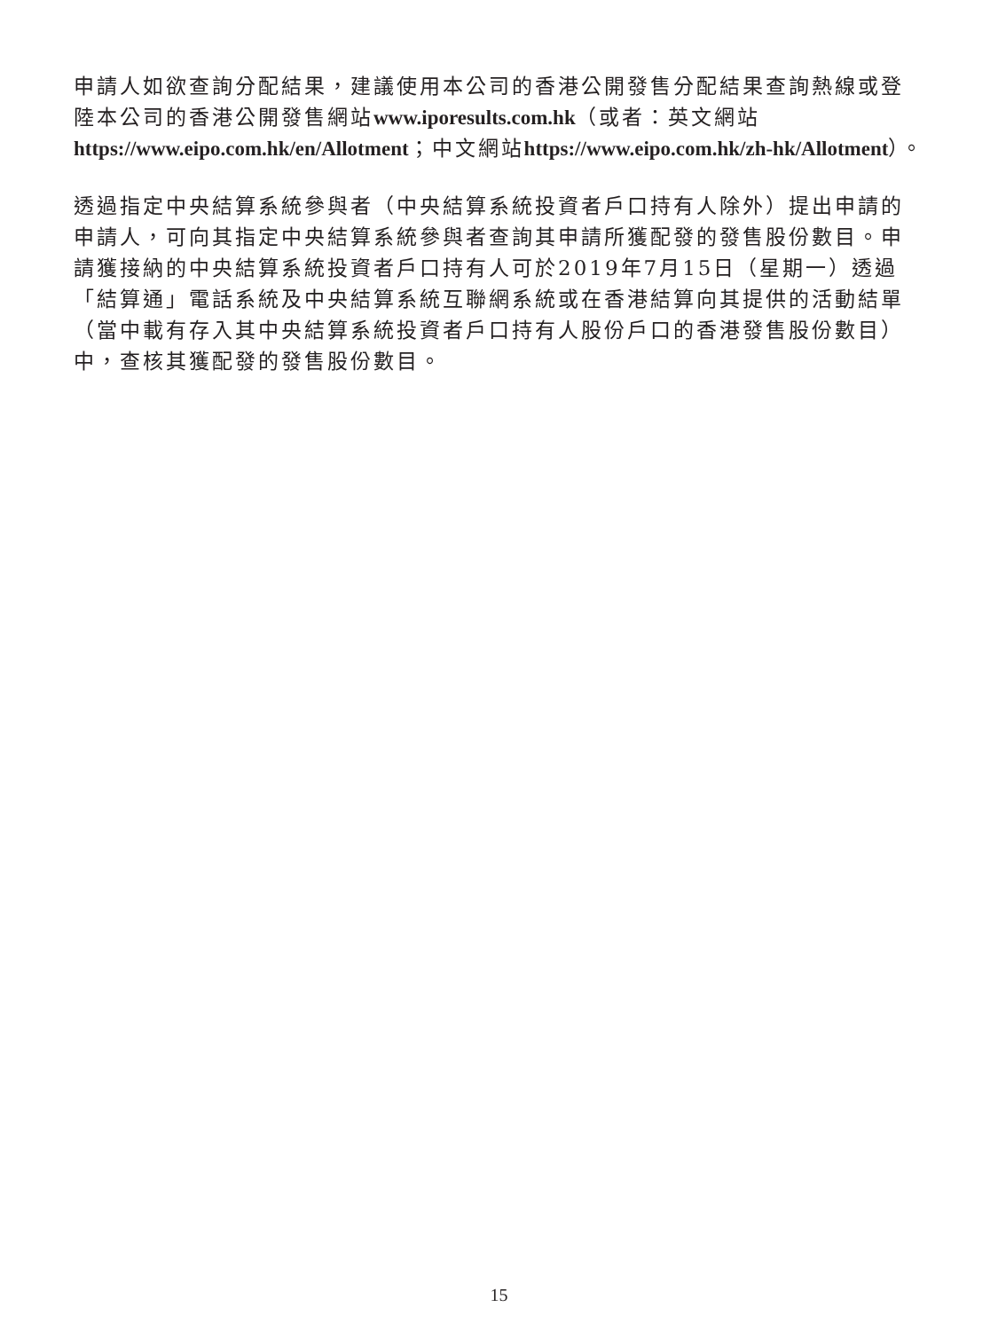申請人如欲查詢分配結果，建議使用本公司的香港公開發售分配結果查詢熱線或登陸本公司的香港公開發售網站www.iporesults.com.hk（或者：英文網站https://www.eipo.com.hk/en/Allotment；中文網站https://www.eipo.com.hk/zh-hk/Allotment）。
透過指定中央結算系統參與者（中央結算系統投資者戶口持有人除外）提出申請的申請人，可向其指定中央結算系統參與者查詢其申請所獲配發的發售股份數目。申請獲接納的中央結算系統投資者戶口持有人可於2019年7月15日（星期一）透過「結算通」電話系統及中央結算系統互聯網系統或在香港結算向其提供的活動結單（當中載有存入其中央結算系統投資者戶口持有人股份戶口的香港發售股份數目）中，查核其獲配發的發售股份數目。
15